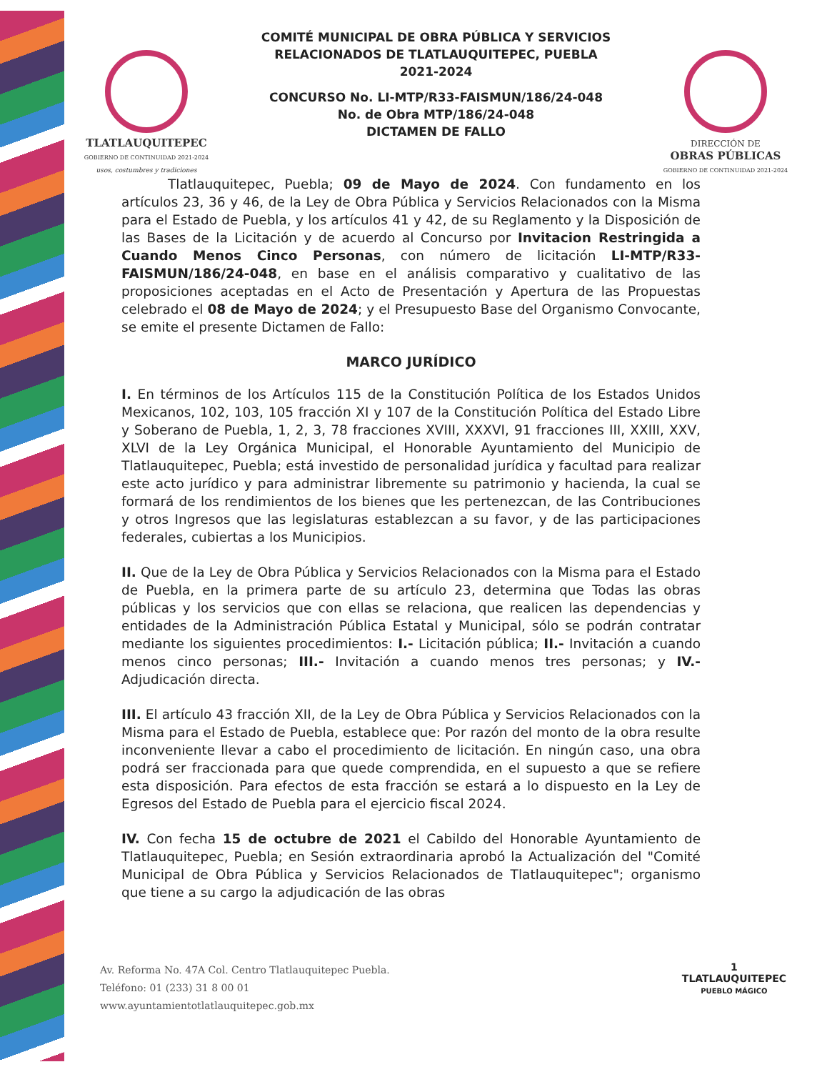TLATLAUQUITEPEC
GOBIERNO DE CONTINUIDAD 2021-2024
usos, costumbres y tradiciones
COMITÉ MUNICIPAL DE OBRA PÚBLICA Y SERVICIOS
RELACIONADOS DE TLATLAUQUITEPEC, PUEBLA
2021-2024
CONCURSO No. LI-MTP/R33-FAISMUN/186/24-048
No. de Obra MTP/186/24-048
DICTAMEN DE FALLO
DIRECCIÓN DE
OBRAS PÚBLICAS
GOBIERNO DE CONTINUIDAD 2021-2024
Tlatlauquitepec, Puebla; 09 de Mayo de 2024. Con fundamento en los artículos 23, 36 y 46, de la Ley de Obra Pública y Servicios Relacionados con la Misma para el Estado de Puebla, y los artículos 41 y 42, de su Reglamento y la Disposición de las Bases de la Licitación y de acuerdo al Concurso por Invitacion Restringida a Cuando Menos Cinco Personas, con número de licitación LI-MTP/R33-FAISMUN/186/24-048, en base en el análisis comparativo y cualitativo de las proposiciones aceptadas en el Acto de Presentación y Apertura de las Propuestas celebrado el 08 de Mayo de 2024; y el Presupuesto Base del Organismo Convocante, se emite el presente Dictamen de Fallo:
MARCO JURÍDICO
I. En términos de los Artículos 115 de la Constitución Política de los Estados Unidos Mexicanos, 102, 103, 105 fracción XI y 107 de la Constitución Política del Estado Libre y Soberano de Puebla, 1, 2, 3, 78 fracciones XVIII, XXXVI, 91 fracciones III, XXIII, XXV, XLVI de la Ley Orgánica Municipal, el Honorable Ayuntamiento del Municipio de Tlatlauquitepec, Puebla; está investido de personalidad jurídica y facultad para realizar este acto jurídico y para administrar libremente su patrimonio y hacienda, la cual se formará de los rendimientos de los bienes que les pertenezcan, de las Contribuciones y otros Ingresos que las legislaturas establezcan a su favor, y de las participaciones federales, cubiertas a los Municipios.
II. Que de la Ley de Obra Pública y Servicios Relacionados con la Misma para el Estado de Puebla, en la primera parte de su artículo 23, determina que Todas las obras públicas y los servicios que con ellas se relaciona, que realicen las dependencias y entidades de la Administración Pública Estatal y Municipal, sólo se podrán contratar mediante los siguientes procedimientos: I.- Licitación pública; II.- Invitación a cuando menos cinco personas; III.- Invitación a cuando menos tres personas; y IV.- Adjudicación directa.
III. El artículo 43 fracción XII, de la Ley de Obra Pública y Servicios Relacionados con la Misma para el Estado de Puebla, establece que: Por razón del monto de la obra resulte inconveniente llevar a cabo el procedimiento de licitación. En ningún caso, una obra podrá ser fraccionada para que quede comprendida, en el supuesto a que se refiere esta disposición. Para efectos de esta fracción se estará a lo dispuesto en la Ley de Egresos del Estado de Puebla para el ejercicio fiscal 2024.
IV. Con fecha 15 de octubre de 2021 el Cabildo del Honorable Ayuntamiento de Tlatlauquitepec, Puebla; en Sesión extraordinaria aprobó la Actualización del "Comité Municipal de Obra Pública y Servicios Relacionados de Tlatlauquitepec"; organismo que tiene a su cargo la adjudicación de las obras
Av. Reforma No. 47A Col. Centro Tlatlauquitepec Puebla.
Teléfono: 01 (233) 31 8 00 01
www.ayuntamientotlatlauquitepec.gob.mx
1
TLATLAUQUITEPEC
PUEBLO MÁGICO